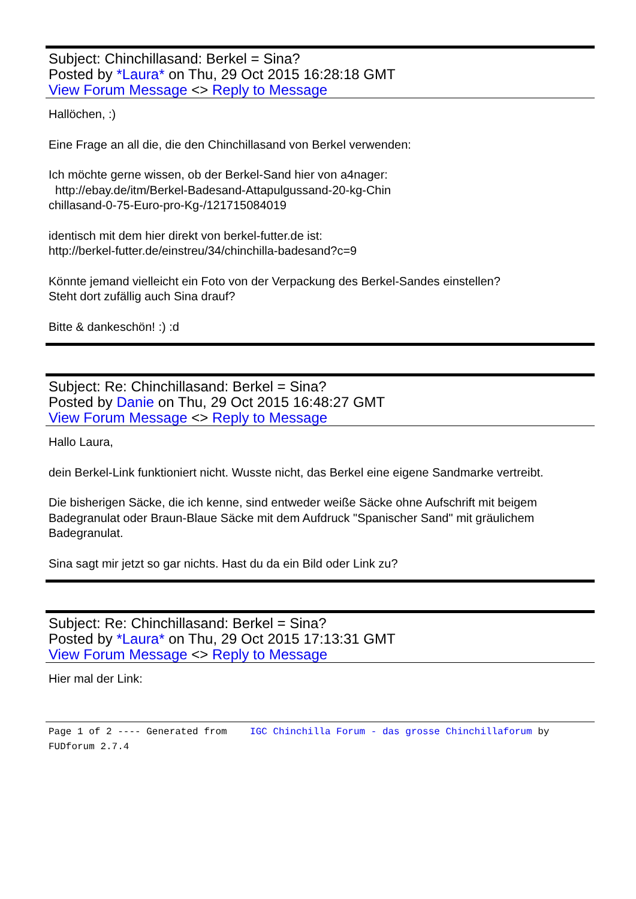Subject: Chinchillasand: Berkel = Sina?
Posted by *Laura* on Thu, 29 Oct 2015 16:28:18 GMT
View Forum Message <> Reply to Message
Hallöchen, :)
Eine Frage an all die, die den Chinchillasand von Berkel verwenden:
Ich möchte gerne wissen, ob der Berkel-Sand hier von a4nager:
http://ebay.de/itm/Berkel-Badesand-Attapulgussand-20-kg-Chin
chillasand-0-75-Euro-pro-Kg-/121715084019
identisch mit dem hier direkt von berkel-futter.de ist:
http://berkel-futter.de/einstreu/34/chinchilla-badesand?c=9
Könnte jemand vielleicht ein Foto von der Verpackung des Berkel-Sandes einstellen?
Steht dort zufällig auch Sina drauf?
Bitte & dankeschön! :) :d
Subject: Re: Chinchillasand: Berkel = Sina?
Posted by Danie on Thu, 29 Oct 2015 16:48:27 GMT
View Forum Message <> Reply to Message
Hallo Laura,
dein Berkel-Link funktioniert nicht. Wusste nicht, das Berkel eine eigene Sandmarke vertreibt.
Die bisherigen Säcke, die ich kenne, sind entweder weiße Säcke ohne Aufschrift mit beigem Badegranulat oder Braun-Blaue Säcke mit dem Aufdruck "Spanischer Sand" mit gräulichem Badegranulat.
Sina sagt mir jetzt so gar nichts. Hast du da ein Bild oder Link zu?
Subject: Re: Chinchillasand: Berkel = Sina?
Posted by *Laura* on Thu, 29 Oct 2015 17:13:31 GMT
View Forum Message <> Reply to Message
Hier mal der Link:
Page 1 of 2 ---- Generated from IGC Chinchilla Forum - das grosse Chinchillaforum by FUDforum 2.7.4